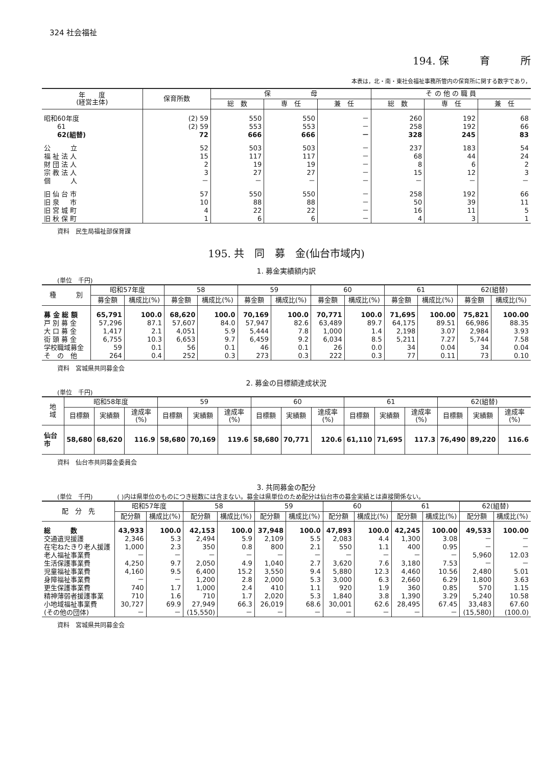324 社会福祉
194. 保　　　育　　　所
本表は，北・南・東社会福祉事務所管内の保育所に関する数字であり，
| 年 度 (経営主体) | 保育所数 | 保 母 | | | そ の 他 の 職 員 | | |
| --- | --- | --- | --- | --- | --- | --- | --- |
| | | 総 数 | 専 任 | 兼 任 | 総 数 | 専 任 | 兼 任 |
| 昭和60年度 | (2) 59 | 550 | 550 | － | 260 | 192 | 68 |
| 61 | (2) 59 | 553 | 553 | － | 258 | 192 | 66 |
| 62(組替) | 72 | 666 | 666 | － | 328 | 245 | 83 |
| 公 立 | 52 | 503 | 503 | － | 237 | 183 | 54 |
| 福 祉 法 人 | 15 | 117 | 117 | － | 68 | 44 | 24 |
| 財 団 法 人 | 2 | 19 | 19 | － | 8 | 6 | 2 |
| 宗 教 法 人 | 3 | 27 | 27 | － | 15 | 12 | 3 |
| 個 人 | － | － | － | － | － | － | － |
| 旧 仙 台 市 | 57 | 550 | 550 | － | 258 | 192 | 66 |
| 旧 泉 市 | 10 | 88 | 88 | － | 50 | 39 | 11 |
| 旧 宮 城 町 | 4 | 22 | 22 | － | 16 | 11 | 5 |
| 旧 秋 保 町 | 1 | 6 | 6 | － | 4 | 3 | 1 |
資料　民生局福祉部保育課
195. 共　同　募　金(仙台市域内)
1. 募金実績額内訳
(単位　千円)
| 種 別 | 昭和57年度 | | 58 | | 59 | | 60 | | 61 | | 62(組替) | |
| --- | --- | --- | --- | --- | --- | --- | --- | --- | --- | --- | --- | --- |
| | 募金額 | 構成比(%) | 募金額 | 構成比(%) | 募金額 | 構成比(%) | 募金額 | 構成比(%) | 募金額 | 構成比(%) | 募金額 | 構成比(%) |
| 募 金 総 額 | 65,791 | 100.0 | 68,620 | 100.0 | 70,169 | 100.0 | 70,771 | 100.0 | 71,695 | 100.00 | 75,821 | 100.00 |
| 戸 別 募 金 | 57,296 | 87.1 | 57,607 | 84.0 | 57,947 | 82.6 | 63,489 | 89.7 | 64,175 | 89.51 | 66,986 | 88.35 |
| 大 口 募 金 | 1,417 | 2.1 | 4,051 | 5.9 | 5,444 | 7.8 | 1,000 | 1.4 | 2,198 | 3.07 | 2,984 | 3.93 |
| 街 頭 募 金 | 6,755 | 10.3 | 6,653 | 9.7 | 6,459 | 9.2 | 6,034 | 8.5 | 5,211 | 7.27 | 5,744 | 7.58 |
| 学校職域募金 | 59 | 0.1 | 56 | 0.1 | 46 | 0.1 | 26 | 0.0 | 34 | 0.04 | 34 | 0.04 |
| そ の 他 | 264 | 0.4 | 252 | 0.3 | 273 | 0.3 | 222 | 0.3 | 77 | 0.11 | 73 | 0.10 |
資料　宮城県共同募金会
2. 募金の目標額達成状況
(単位　千円)
| 地 域 | 昭和58年度 | | | 59 | | | 60 | | | 61 | | | 62(組替) | | |
| --- | --- | --- | --- | --- | --- | --- | --- | --- | --- | --- | --- | --- | --- | --- | --- |
| | 目標額 | 実績額 | 達成率(%) | 目標額 | 実績額 | 達成率(%) | 目標額 | 実績額 | 達成率(%) | 目標額 | 実績額 | 達成率(%) | 目標額 | 実績額 | 達成率(%) |
| 仙台市 | 58,680 | 68,620 | 116.9 | 58,680 | 70,169 | 119.6 | 58,680 | 70,771 | 120.6 | 61,110 | 71,695 | 117.3 | 76,490 | 89,220 | 116.6 |
資料　仙台市共同募金委員会
3. 共同募金の配分
(単位　千円)　　　　( )内は県単位のものにつき総数には含まない。募金は県単位のため配分は仙台市の募金実績とは直接関係ない。
| 配 分 先 | 昭和57年度 | | 58 | | 59 | | 60 | | 61 | | 62(組替) | |
| --- | --- | --- | --- | --- | --- | --- | --- | --- | --- | --- | --- | --- |
| | 配分額 | 構成比(%) | 配分額 | 構成比(%) | 配分額 | 構成比(%) | 配分額 | 構成比(%) | 配分額 | 構成比(%) | 配分額 | 構成比(%) |
| 総 数 | 43,933 | 100.0 | 42,153 | 100.0 | 37,948 | 100.0 | 47,893 | 100.0 | 42,245 | 100.00 | 49,533 | 100.00 |
| 交通遺児援護 | 2,346 | 5.3 | 2,494 | 5.9 | 2,109 | 5.5 | 2,083 | 4.4 | 1,300 | 3.08 | － | － |
| 在宅ねたきり老人援護 | 1,000 | 2.3 | 350 | 0.8 | 800 | 2.1 | 550 | 1.1 | 400 | 0.95 | － | － |
| 老人福祉事業費 | － | － | － | － | － | － | － | － | － | － | 5,960 | 12.03 |
| 生活保護事業費 | 4,250 | 9.7 | 2,050 | 4.9 | 1,040 | 2.7 | 3,620 | 7.6 | 3,180 | 7.53 | － | － |
| 児童福祉事業費 | 4,160 | 9.5 | 6,400 | 15.2 | 3,550 | 9.4 | 5,880 | 12.3 | 4,460 | 10.56 | 2,480 | 5.01 |
| 身障福祉事業費 | － | － | 1,200 | 2.8 | 2,000 | 5.3 | 3,000 | 6.3 | 2,660 | 6.29 | 1,800 | 3.63 |
| 更生保護事業費 | 740 | 1.7 | 1,000 | 2.4 | 410 | 1.1 | 920 | 1.9 | 360 | 0.85 | 570 | 1.15 |
| 精神薄弱者援護事業 | 710 | 1.6 | 710 | 1.7 | 2,020 | 5.3 | 1,840 | 3.8 | 1,390 | 3.29 | 5,240 | 10.58 |
| 小地域福祉事業費 | 30,727 | 69.9 | 27,949 | 66.3 | 26,019 | 68.6 | 30,001 | 62.6 | 28,495 | 67.45 | 33,483 | 67.60 |
| (その他の団体) | － | － | (15,550) | － | － | － | － | － | － | － | (15,580) | (100.0) |
資料　宮城県共同募金会